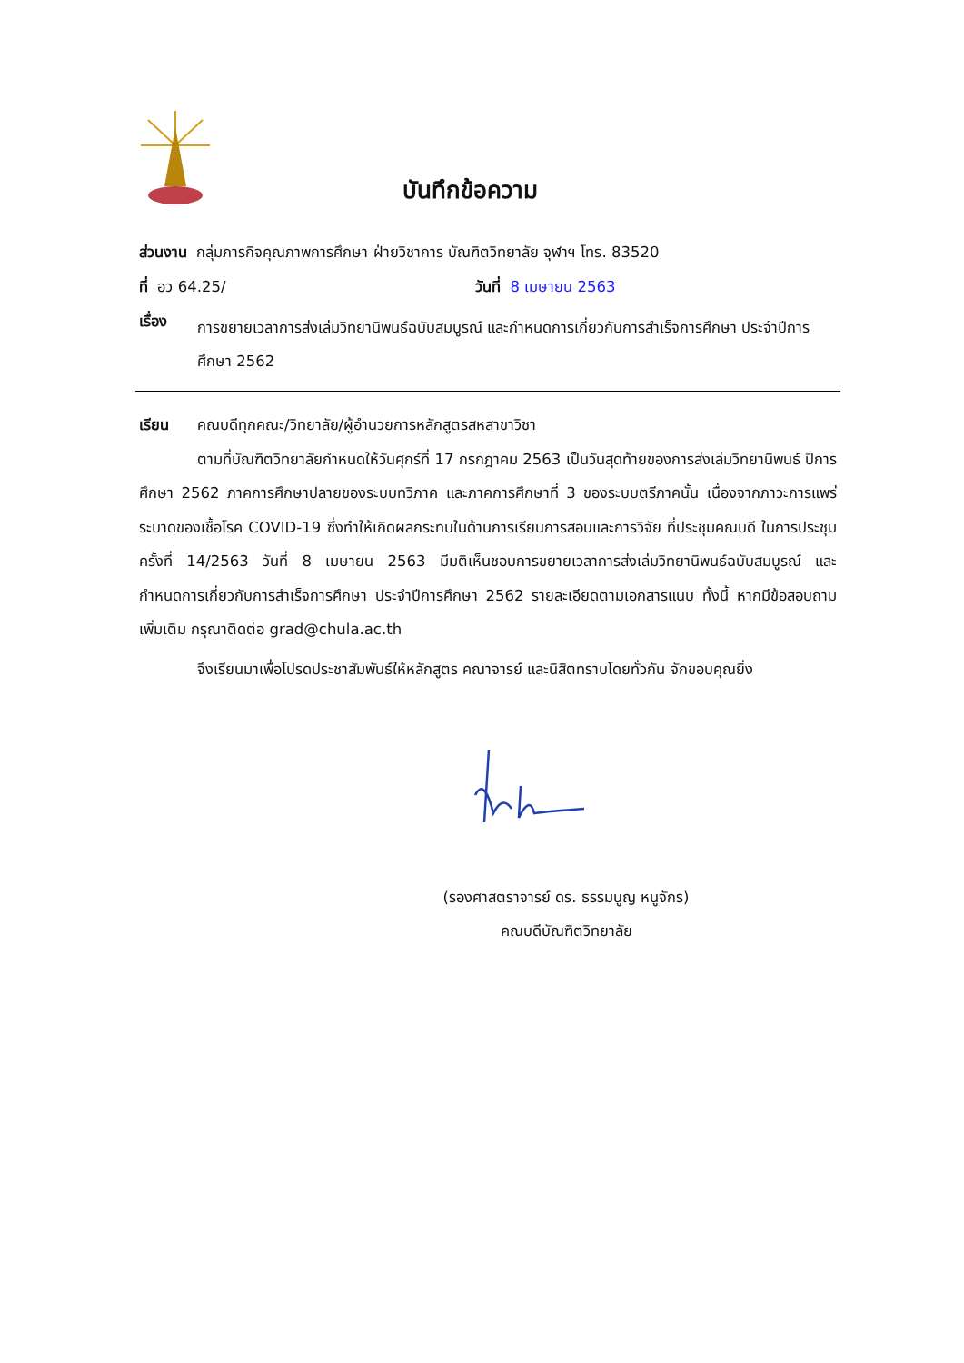บันทึกข้อความ
ส่วนงาน กลุ่มภารกิจคุณภาพการศึกษา ฝ่ายวิชาการ บัณฑิตวิทยาลัย จุฬาฯ โทร. 83520
ที่ อว 64.25/ วันที่ 8 เมษายน 2563
เรื่อง การขยายเวลาการส่งเล่มวิทยานิพนธ์ฉบับสมบูรณ์ และกำหนดการเกี่ยวกับการสำเร็จการศึกษา ประจำปีการศึกษา 2562
เรียน คณบดีทุกคณะ/วิทยาลัย/ผู้อำนวยการหลักสูตรสหสาขาวิชา
ตามที่บัณฑิตวิทยาลัยกำหนดให้วันศุกร์ที่ 17 กรกฎาคม 2563 เป็นวันสุดท้ายของการส่งเล่มวิทยานิพนธ์ ปีการศึกษา 2562 ภาคการศึกษาปลายของระบบทวิภาค และภาคการศึกษาที่ 3 ของระบบตรีภาคนั้น เนื่องจากภาวะการแพร่ระบาดของเชื้อโรค COVID-19 ซึ่งทำให้เกิดผลกระทบในด้านการเรียนการสอนและการวิจัย ที่ประชุมคณบดี ในการประชุมครั้งที่ 14/2563 วันที่ 8 เมษายน 2563 มีมติเห็นชอบการขยายเวลาการส่งเล่มวิทยานิพนธ์ฉบับสมบูรณ์ และกำหนดการเกี่ยวกับการสำเร็จการศึกษา ประจำปีการศึกษา 2562 รายละเอียดตามเอกสารแนบ ทั้งนี้ หากมีข้อสอบถามเพิ่มเติม กรุณาติดต่อ grad@chula.ac.th
จึงเรียนมาเพื่อโปรดประชาสัมพันธ์ให้หลักสูตร คณาจารย์ และนิสิตทราบโดยทั่วกัน จักขอบคุณยิ่ง
(รองศาสตราจารย์ ดร. ธรรมนูญ หนูจักร)
คณบดีบัณฑิตวิทยาลัย